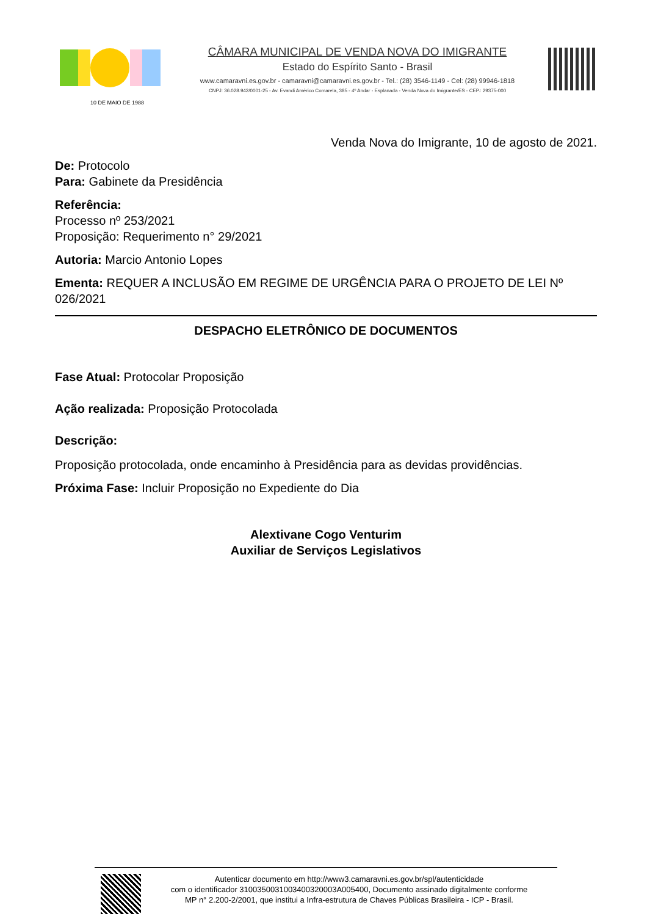10 DE MAIO DE 1988
CÂMARA MUNICIPAL DE VENDA NOVA DO IMIGRANTE
Estado do Espírito Santo - Brasil
www.camaravni.es.gov.br - camaravni@camaravni.es.gov.br - Tel.: (28) 3546-1149 - Cel: (28) 99946-1818
CNPJ: 36.028.942/0001-25 - Av. Evandi Américo Comarela, 385 - 4º Andar - Esplanada - Venda Nova do Imigrante/ES - CEP.: 29375-000
Venda Nova do Imigrante, 10 de agosto de 2021.
De: Protocolo
Para: Gabinete da Presidência
Referência:
Processo nº 253/2021
Proposição: Requerimento n° 29/2021
Autoria: Marcio Antonio Lopes
Ementa: REQUER A INCLUSÃO EM REGIME DE URGÊNCIA PARA O PROJETO DE LEI Nº 026/2021
DESPACHO ELETRÔNICO DE DOCUMENTOS
Fase Atual: Protocolar Proposição
Ação realizada: Proposição Protocolada
Descrição:
Proposição protocolada, onde encaminho à Presidência para as devidas providências.
Próxima Fase: Incluir Proposição no Expediente do Dia
Alextivane Cogo Venturim
Auxiliar de Serviços Legislativos
Autenticar documento em http://www3.camaravni.es.gov.br/spl/autenticidade
com o identificador 3100350031003400320003A005400, Documento assinado digitalmente conforme
MP n° 2.200-2/2001, que institui a Infra-estrutura de Chaves Públicas Brasileira - ICP - Brasil.